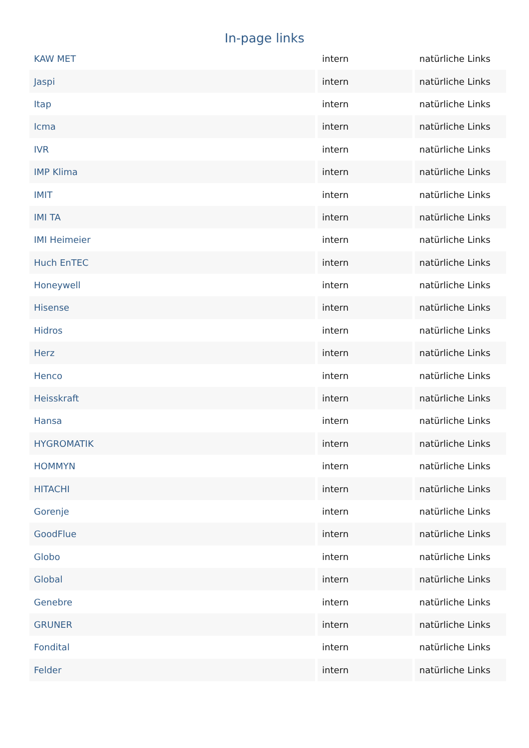In-page links
| KAW MET | intern | natürliche Links |
| Jaspi | intern | natürliche Links |
| Itap | intern | natürliche Links |
| Icma | intern | natürliche Links |
| IVR | intern | natürliche Links |
| IMP Klima | intern | natürliche Links |
| IMIT | intern | natürliche Links |
| IMI TA | intern | natürliche Links |
| IMI Heimeier | intern | natürliche Links |
| Huch EnTEC | intern | natürliche Links |
| Honeywell | intern | natürliche Links |
| Hisense | intern | natürliche Links |
| Hidros | intern | natürliche Links |
| Herz | intern | natürliche Links |
| Henco | intern | natürliche Links |
| Heisskraft | intern | natürliche Links |
| Hansa | intern | natürliche Links |
| HYGROMATIK | intern | natürliche Links |
| HOMMYN | intern | natürliche Links |
| HITACHI | intern | natürliche Links |
| Gorenje | intern | natürliche Links |
| GoodFlue | intern | natürliche Links |
| Globo | intern | natürliche Links |
| Global | intern | natürliche Links |
| Genebre | intern | natürliche Links |
| GRUNER | intern | natürliche Links |
| Fondital | intern | natürliche Links |
| Felder | intern | natürliche Links |